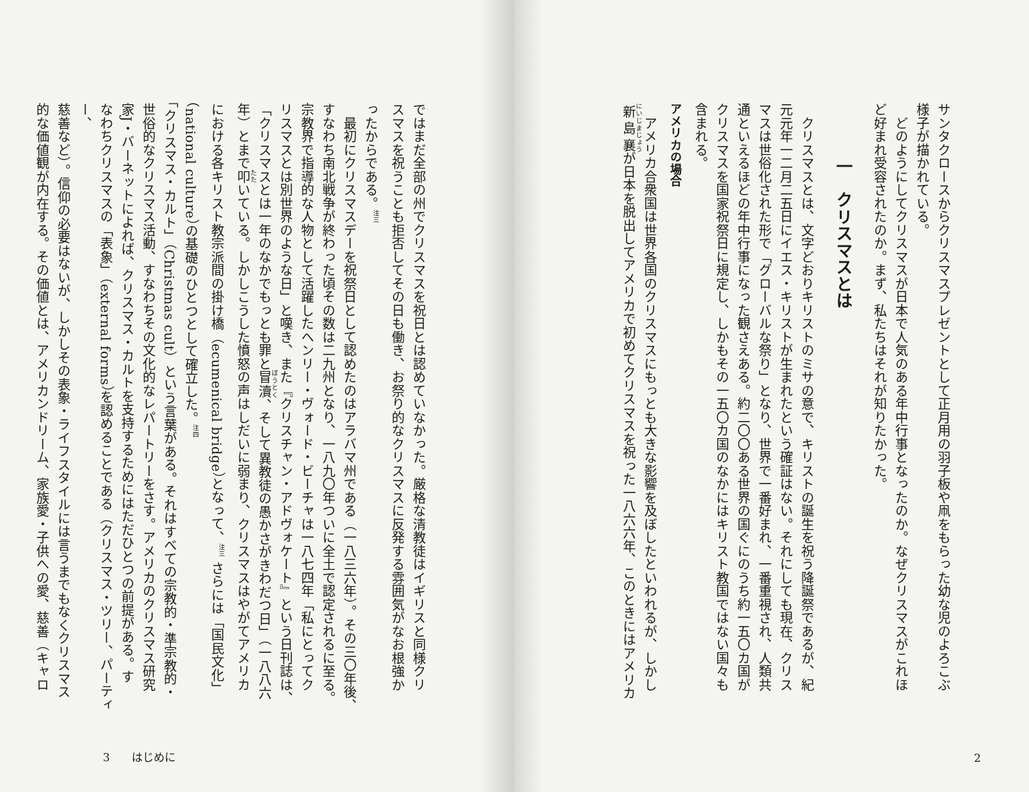サンタクロースからクリスマスプレゼントとして正月用の羽子板や凧をもらった幼な児のよろこぶ
様子が描かれている。
　どのようにしてクリスマスが日本で人気のある年中行事となったのか。なぜクリスマスがこれほ
ど好まれ受容されたのか。まず、私たちはそれが知りたかった。
一　クリスマスとは
　クリスマスとは、文字どおりキリストのミサの意で、キリストの誕生を祝う降誕祭であるが、紀
元元年一二月二五日にイエス・キリストが生まれたという確証はない。それにしても現在、クリス
マスは世俗化された形で「グローバルな祭り」となり、世界で一番好まれ、一番重視され、人類共
通といえるほどの年中行事になった観さえある。約二〇〇ある世界の国ぐにのうち約一五〇カ国が
クリスマスを国家祝祭日に規定し、しかもその一五〇カ国のなかにはキリスト教国ではない国々も
含まれる。
アメリカの場合
　アメリカ合衆国は世界各国のクリスマスにもっとも大きな影響を及ぼしたといわれるが、しかし
新島襄が日本を脱出してアメリカで初めてクリスマスを祝った一八六六年、このときにはアメリカ
2
ではまだ全部の州でクリスマスを祝日とは認めていなかった。厳格な清教徒はイギリスと同様クリ
スマスを祝うことも拒否してその日も働き、お祭り的なクリスマスに反発する雰囲気がなお根強か
ったからである。<sup>注三</sup>
　最初にクリスマスデーを祝祭日として認めたのはアラバマ州である（一八三六年）。その三〇年後、
すなわち南北戦争が終わった頃その数は二九州となり、一八九〇年ついに全土で認定されるに至る。
宗教界で指導的な人物として活躍したヘンリー・ヴォード・ビーチャは一八七四年「私にとってク
リスマスとは別世界のような日」と嘆き、また『クリスチャン・アドヴォケート』という日刊誌は、
「クリスマスとは一年のなかでもっとも罪と冒瀆、そして異教徒の愚かさがきわだつ日」（一八八六
年）とまで叩いている。しかしこうした憤怒の声はしだいに弱まり、クリスマスはやがてアメリカ
における各キリスト教宗派間の掛け橋（ecumenical bridge）となって、<sup>注三</sup> さらには「国民文化」
（national culture）の基礎のひとつとして確立した。<sup>注四</sup>
「クリスマス・カルト」（Christmas cult）という言葉がある。それはすべての宗教的・準宗教的・
世俗的なクリスマス活動、すなわちその文化的なレパートリーをさす。アメリカのクリスマス研究
家J・バーネットによれば、クリスマス・カルトを支持するためにはただひとつの前提がある。す
なわちクリスマスの「表象」（external forms）を認めることである（クリスマス・ツリー、パーティー、
慈善など）。信仰の必要はないが、しかしその表象・ライフスタイルには言うまでもなくクリスマス
的な価値観が内在する。その価値とは、アメリカンドリーム、家族愛・子供への愛、慈善（キャロ
3　　はじめに